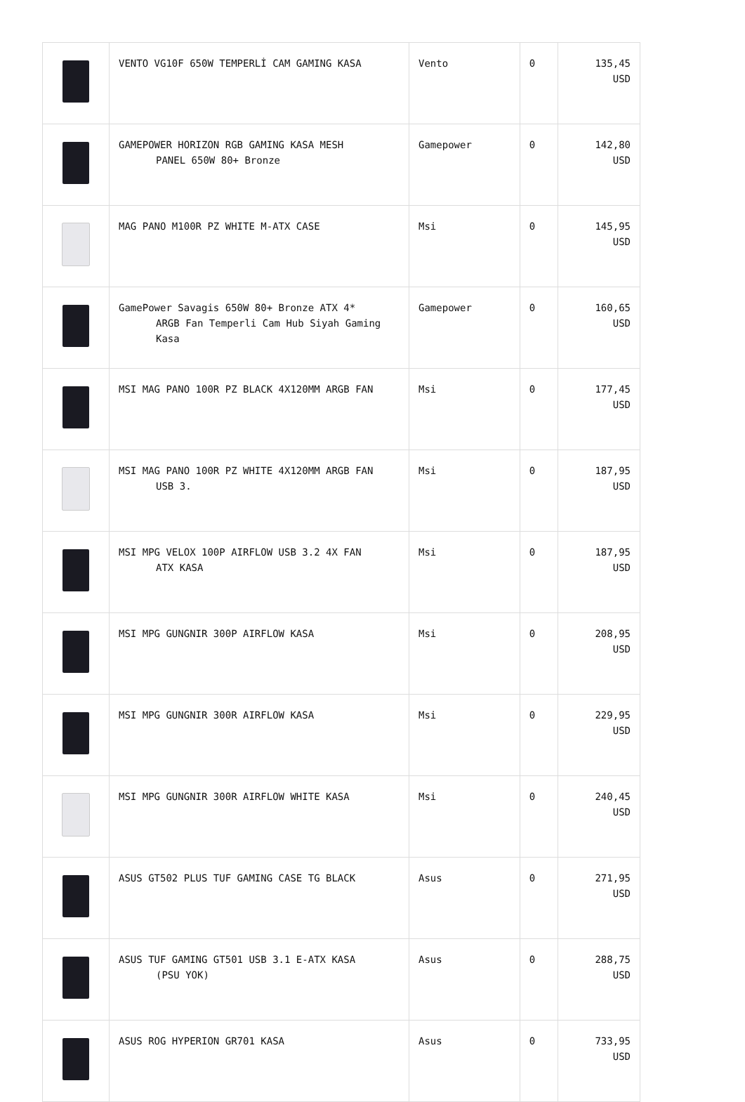| | VENTO VG10F 650W TEMPERLİ CAM GAMING KASA | Vento | 0 | 135,45 USD |
| | GAMEPOWER HORIZON RGB GAMING KASA MESH PANEL 650W 80+ Bronze | Gamepower | 0 | 142,80 USD |
| | MAG PANO M100R PZ WHITE M-ATX CASE | Msi | 0 | 145,95 USD |
| | GamePower Savagis 650W 80+ Bronze ATX 4* ARGB Fan Temperli Cam Hub Siyah Gaming Kasa | Gamepower | 0 | 160,65 USD |
| | MSI MAG PANO 100R PZ BLACK 4X120MM ARGB FAN | Msi | 0 | 177,45 USD |
| | MSI MAG PANO 100R PZ WHITE 4X120MM ARGB FAN USB 3. | Msi | 0 | 187,95 USD |
| | MSI MPG VELOX 100P AIRFLOW USB 3.2 4X FAN ATX KASA | Msi | 0 | 187,95 USD |
| | MSI MPG GUNGNIR 300P AIRFLOW KASA | Msi | 0 | 208,95 USD |
| | MSI MPG GUNGNIR 300R AIRFLOW KASA | Msi | 0 | 229,95 USD |
| | MSI MPG GUNGNIR 300R AIRFLOW WHITE KASA | Msi | 0 | 240,45 USD |
| | ASUS GT502 PLUS TUF GAMING CASE TG BLACK | Asus | 0 | 271,95 USD |
| | ASUS TUF GAMING GT501 USB 3.1 E-ATX KASA (PSU YOK) | Asus | 0 | 288,75 USD |
| | ASUS ROG HYPERION GR701 KASA | Asus | 0 | 733,95 USD |